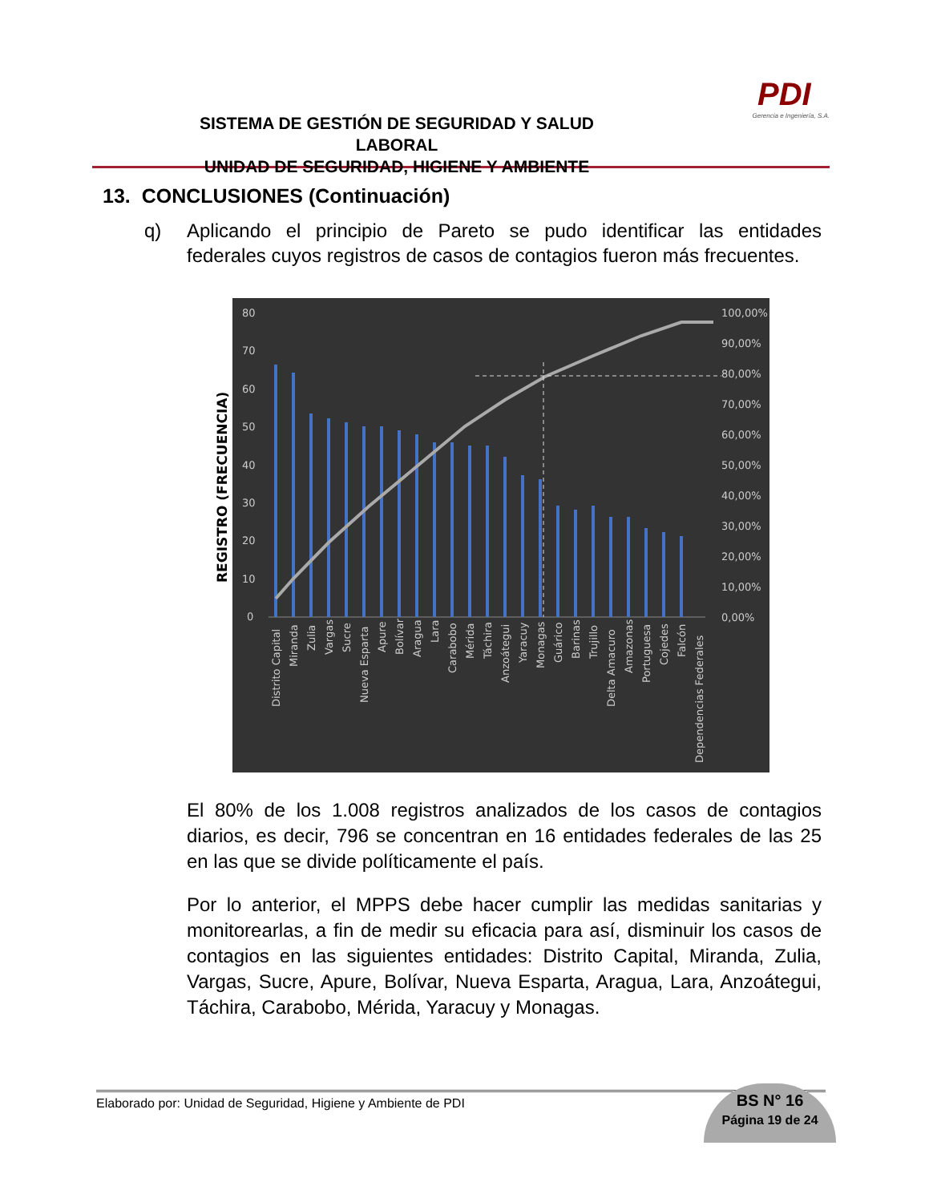SISTEMA DE GESTIÓN DE SEGURIDAD Y SALUD LABORAL
UNIDAD DE SEGURIDAD, HIGIENE Y AMBIENTE
PDI
Gerencia e Ingeniería, S.A.
13. CONCLUSIONES (Continuación)
q)
Aplicando el principio de Pareto se pudo identificar las entidades federales cuyos registros de casos de contagios fueron más frecuentes.
REGISTRO (FRECUENCIA)
80
70
60
50
40
30
20
10
0
100,00%
90,00%
80,00%
70,00%
60,00%
50,00%
40,00%
30,00%
20,00%
10,00%
0,00%
Distrito Capital
Miranda
Zulia
Vargas
Sucre
Nueva Esparta
Apure
Bolívar
Aragua
Lara
Carabobo
Mérida
Táchira
Anzoátegui
Yaracuy
Monagas
Guárico
Barinas
Trujillo
Delta Amacuro
Amazonas
Portuguesa
Cojedes
Falcón
Dependencias Federales
El 80% de los 1.008 registros analizados de los casos de contagios diarios, es decir, 796 se concentran en 16 entidades federales de las 25 en las que se divide políticamente el país.
Por lo anterior, el MPPS debe hacer cumplir las medidas sanitarias y monitorearlas, a fin de medir su eficacia para así, disminuir los casos de contagios en las siguientes entidades: Distrito Capital, Miranda, Zulia, Vargas, Sucre, Apure, Bolívar, Nueva Esparta, Aragua, Lara, Anzoátegui, Táchira, Carabobo, Mérida, Yaracuy y Monagas.
Elaborado por: Unidad de Seguridad, Higiene y Ambiente de PDI
BS N° 16
Página 19 de 24